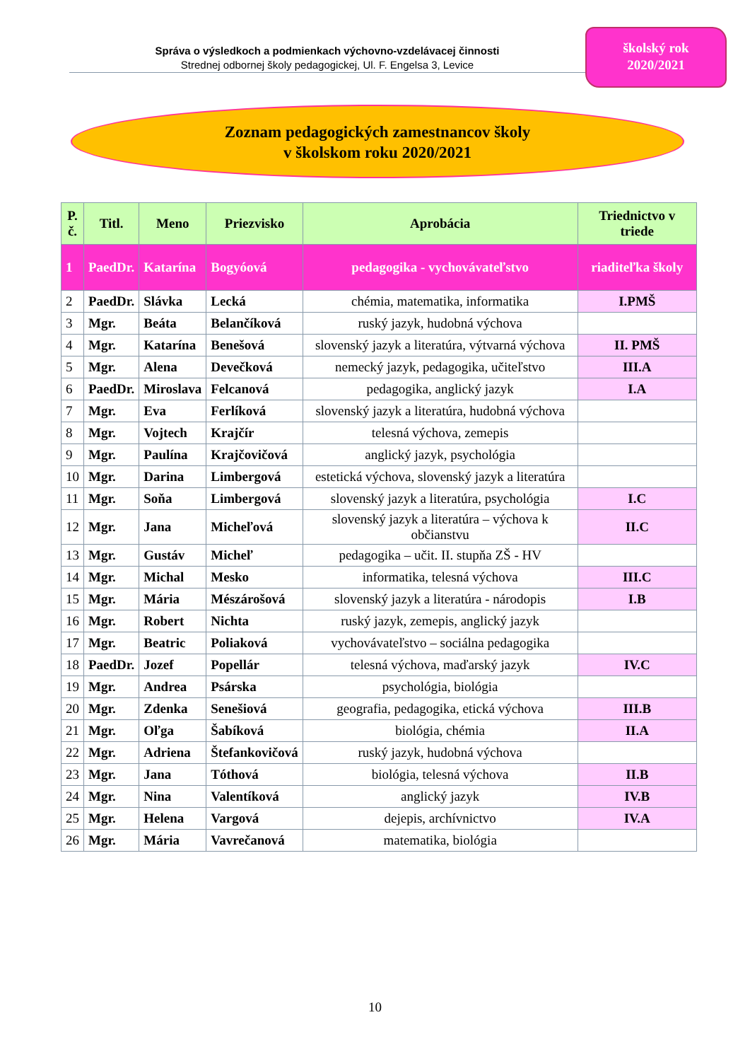Správa o výsledkoch a podmienkach výchovno-vzdelávacej činnosti
Strednej odbornej školy pedagogickej, Ul. F. Engelsa 3, Levice
školský rok
2020/2021
Zoznam pedagogických zamestnancov školy
v školskom roku 2020/2021
| P. č. | Titl. | Meno | Priezvisko | Aprobácia | Triednictvo v triede |
| --- | --- | --- | --- | --- | --- |
| 1 | PaedDr. | Katarína | Bogyóová | pedagogika - vychovávateľstvo | riaditeľka školy |
| 2 | PaedDr. | Slávka | Lecká | chémia, matematika, informatika | I.PMŠ |
| 3 | Mgr. | Beáta | Belančíková | ruský jazyk, hudobná výchova | |
| 4 | Mgr. | Katarína | Benešová | slovenský jazyk a literatúra, výtvarná výchova | II. PMŠ |
| 5 | Mgr. | Alena | Devečková | nemecký jazyk, pedagogika, učiteľstvo | III.A |
| 6 | PaedDr. | Miroslava | Felcanová | pedagogika, anglický jazyk | I.A |
| 7 | Mgr. | Eva | Ferlíková | slovenský jazyk a literatúra, hudobná výchova | |
| 8 | Mgr. | Vojtech | Krajčír | telesná výchova, zemepis | |
| 9 | Mgr. | Paulína | Krajčovičová | anglický jazyk, psychológia | |
| 10 | Mgr. | Darina | Limbergová | estetická výchova, slovenský jazyk a literatúra | |
| 11 | Mgr. | Soňa | Limbergová | slovenský jazyk a literatúra, psychológia | I.C |
| 12 | Mgr. | Jana | Micheľová | slovenský jazyk a literatúra – výchova k občianstvu | II.C |
| 13 | Mgr. | Gustáv | Micheľ | pedagogika – učit. II. stupňa ZŠ - HV | |
| 14 | Mgr. | Michal | Mesko | informatika, telesná výchova | III.C |
| 15 | Mgr. | Mária | Mészárošová | slovenský jazyk a literatúra - národopis | I.B |
| 16 | Mgr. | Robert | Nichta | ruský jazyk, zemepis, anglický jazyk | |
| 17 | Mgr. | Beatric | Poliaková | vychovávateľstvo – sociálna pedagogika | |
| 18 | PaedDr. | Jozef | Popellár | telesná výchova, maďarský jazyk | IV.C |
| 19 | Mgr. | Andrea | Psárska | psychológia, biológia | |
| 20 | Mgr. | Zdenka | Senešiová | geografia, pedagogika, etická výchova | III.B |
| 21 | Mgr. | Oľga | Šabíková | biológia, chémia | II.A |
| 22 | Mgr. | Adriena | Štefankovičová | ruský jazyk, hudobná výchova | |
| 23 | Mgr. | Jana | Tóthová | biológia, telesná výchova | II.B |
| 24 | Mgr. | Nina | Valentíková | anglický jazyk | IV.B |
| 25 | Mgr. | Helena | Vargová | dejepis, archívnictvo | IV.A |
| 26 | Mgr. | Mária | Vavrečanová | matematika, biológia | |
10